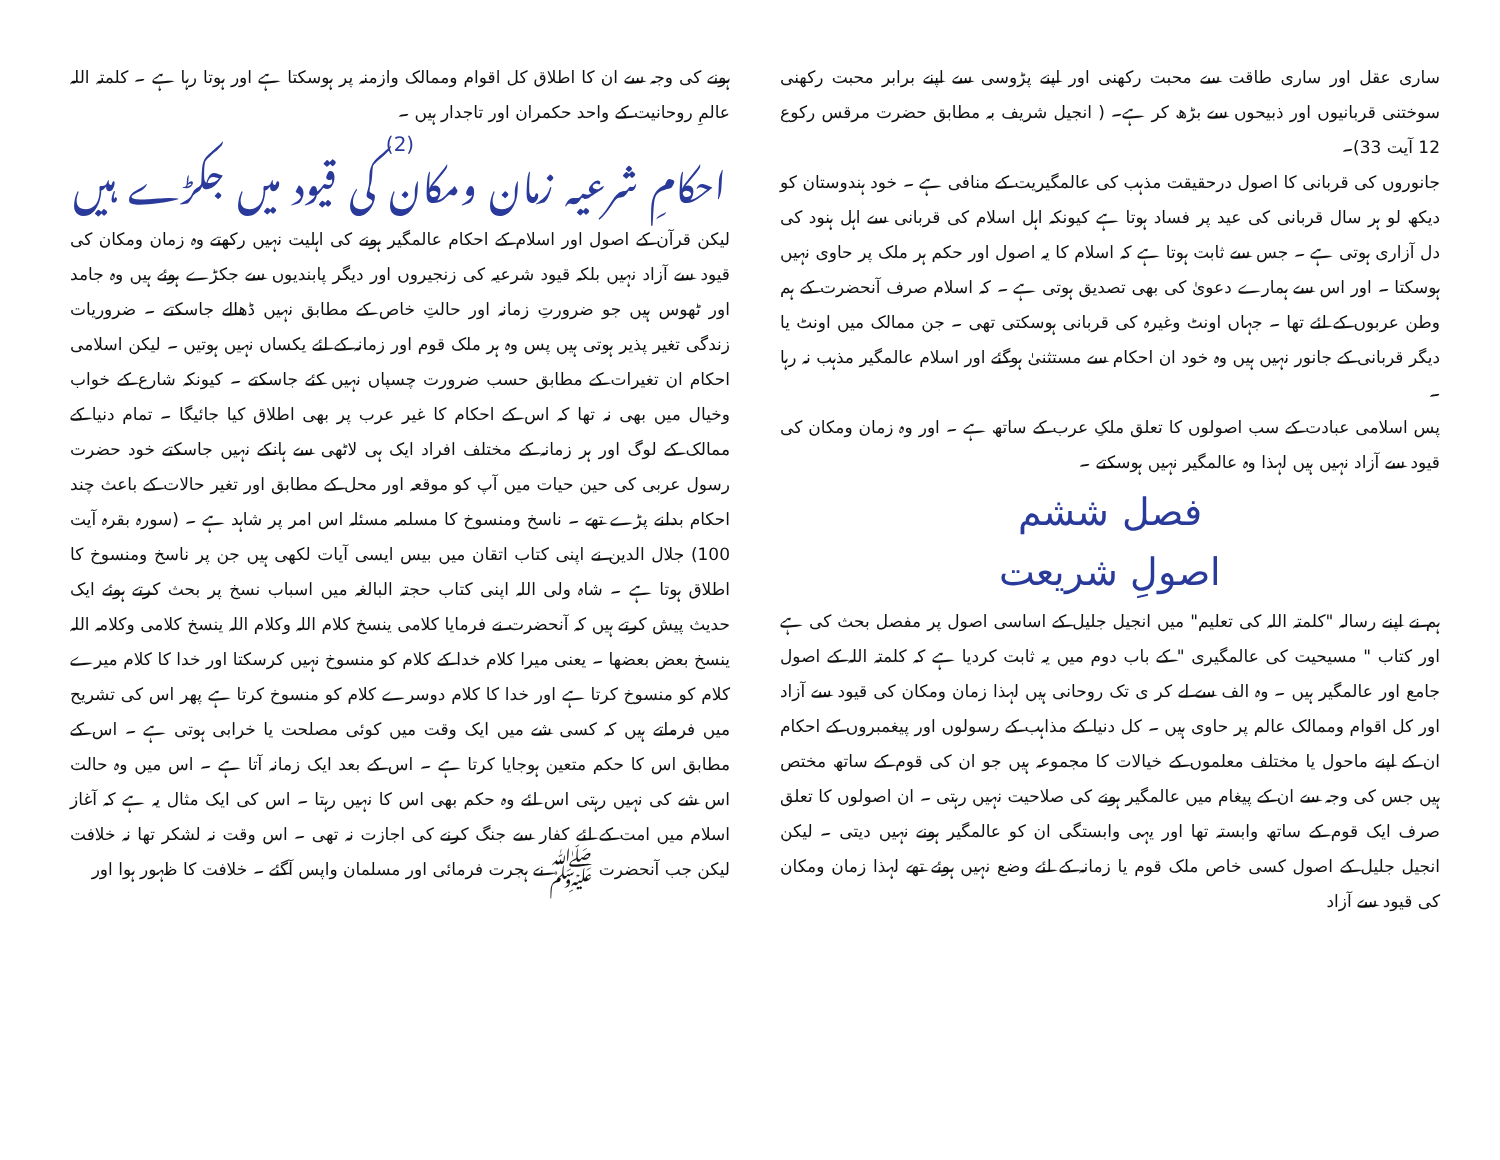ساری عقل اور ساری طاقت سے محبت رکھنی اور اپنے پڑوسی سے اپنے برابر محبت رکھنی سوختنی قربانیوں اور ذبیحوں سے بڑھ کر ہے۔ ( انجیل شریف بہ مطابق حضرت مرقس رکوع 12 آیت 33)۔
جانوروں کی قربانی کا اصول درحقیقت مذہب کی عالمگیریت کے منافی ہے ۔ خود ہندوستان کو دیکھ لو ہر سال قربانی کی عید پر فساد ہوتا ہے کیونکہ اہل اسلام کی قربانی سے اہل ہنود کی دل آزاری ہوتی ہے ۔ جس سے ثابت ہوتا ہے کہ اسلام کا یہ اصول اور حکم ہر ملک پر حاوی نہیں ہوسکتا ۔ اور اس سے ہمارے دعویٰ کی بھی تصدیق ہوتی ہے ۔ کہ اسلام صرف آنحضرت کے ہم وطن عربوں کے لئے تھا ۔ جہاں اونٹ وغیرہ کی قربانی ہوسکتی تھی ۔ جن ممالک میں اونٹ یا دیگر قربانی کے جانور نہیں ہیں وہ خود ان احکام سے مستثنیٰ ہوگئے اور اسلام عالمگیر مذہب نہ رہا ۔
پس اسلامی عبادت کے سب اصولوں کا تعلق ملکِ عرب کے ساتھ ہے ۔ اور وہ زمان ومکان کی قیود سے آزاد نہیں ہیں لہذا وہ عالمگیر نہیں ہوسکتے ۔
فصل ششم
اصولِ شریعت
ہم نے اپنے رسالہ "کلمتہ اللہ کی تعلیم" میں انجیل جلیل کے اساسی اصول پر مفصل بحث کی ہے اور کتاب " مسیحیت کی عالمگیری " کے باب دوم میں یہ ثابت کردیا ہے کہ کلمتہ اللہ کے اصول جامع اور عالمگیر ہیں ۔ وہ الف سے لے کر ی تک روحانی ہیں لہذا زمان ومکان کی قیود سے آزاد اور کل اقوام وممالک عالم پر حاوی ہیں ۔ کل دنیا کے مذاہب کے رسولوں اور پیغمبروں کے احکام ان کے اپنے ماحول یا مختلف معلموں کے خیالات کا مجموعہ ہیں جو ان کی قوم کے ساتھ مختص ہیں جس کی وجہ سے ان کے پیغام میں عالمگیر ہونے کی صلاحیت نہیں رہتی ۔ ان اصولوں کا تعلق صرف ایک قوم کے ساتھ وابستہ تھا اور یہی وابستگی ان کو عالمگیر ہونے نہیں دیتی ۔ لیکن انجیل جلیل کے اصول کسی خاص ملک قوم یا زمانہ کے لئے وضع نہیں ہوئے تھے لہذا زمان ومکان کی قیود سے آزاد
ہونے کی وجہ سے ان کا اطلاق کل اقوام وممالک وازمنہ پر ہوسکتا ہے اور ہوتا رہا ہے ۔ کلمتہ اللہ عالمِ روحانیت کے واحد حکمران اور تاجدار ہیں ۔
(2)
احکامِ شرعیہ زمان ومکان کی قیود میں جکڑے ہیں
لیکن قرآن کے اصول اور اسلام کے احکام عالمگیر ہونے کی اہلیت نہیں رکھتے وہ زمان ومکان کی قیود سے آزاد نہیں بلکہ قیود شرعیہ کی زنجیروں اور دیگر پابندیوں سے جکڑے ہوئے ہیں وہ جامد اور ٹھوس ہیں جو ضرورتِ زمانہ اور حالتِ خاص کے مطابق نہیں ڈھالے جاسکتے ۔ ضروریات زندگی تغیر پذیر ہوتی ہیں پس وہ ہر ملک قوم اور زمانہ کے لئے یکساں نہیں ہوتیں ۔ لیکن اسلامی احکام ان تغیرات کے مطابق حسب ضرورت چسپاں نہیں کئے جاسکتے ۔ کیونکہ شارع کے خواب وخیال میں بھی نہ تھا کہ اس کے احکام کا غیر عرب پر بھی اطلاق کیا جائیگا ۔ تمام دنیا کے ممالک کے لوگ اور ہر زمانہ کے مختلف افراد ایک ہی لاٹھی سے ہانکے نہیں جاسکتے خود حضرت رسول عربی کی حین حیات میں آپ کو موقعہ اور محل کے مطابق اور تغیر حالات کے باعث چند احکام بدلنے پڑے تھے ۔ ناسخ ومنسوخ کا مسلمہ مسئلہ اس امر پر شاہد ہے ۔ (سورہ بقرہ آیت 100) جلال الدین نے اپنی کتاب اتقان میں بیس ایسی آیات لکھی ہیں جن پر ناسخ ومنسوخ کا اطلاق ہوتا ہے ۔ شاہ ولی اللہ اپنی کتاب حجتہ البالغہ میں اسباب نسخ پر بحث کرتے ہوئے ایک حدیث پیش کرتے ہیں کہ آنحضرت نے فرمایا کلامی ینسخ کلام اللہ وکلام اللہ ینسخ کلامی وکلامہ اللہ ینسخ بعض بعضھا ۔ یعنی میرا کلام خدا کے کلام کو منسوخ نہیں کرسکتا اور خدا کا کلام میرے کلام کو منسوخ کرتا ہے اور خدا کا کلام دوسرے کلام کو منسوخ کرتا ہے پھر اس کی تشریح میں فرماتے ہیں کہ کسی شے میں ایک وقت میں کوئی مصلحت یا خرابی ہوتی ہے ۔ اس کے مطابق اس کا حکم متعین ہوجایا کرتا ہے ۔ اس کے بعد ایک زمانہ آتا ہے ۔ اس میں وہ حالت اس شے کی نہیں رہتی اس لئے وہ حکم بھی اس کا نہیں رہتا ۔ اس کی ایک مثال یہ ہے کہ آغاز اسلام میں امت کے لئے کفار سے جنگ کرنے کی اجازت نہ تھی ۔ اس وقت نہ لشکر تھا نہ خلافت لیکن جب آنحضرت ﷺ نے ہجرت فرمائی اور مسلمان واپس آگئے ۔ خلافت کا ظہور ہوا اور